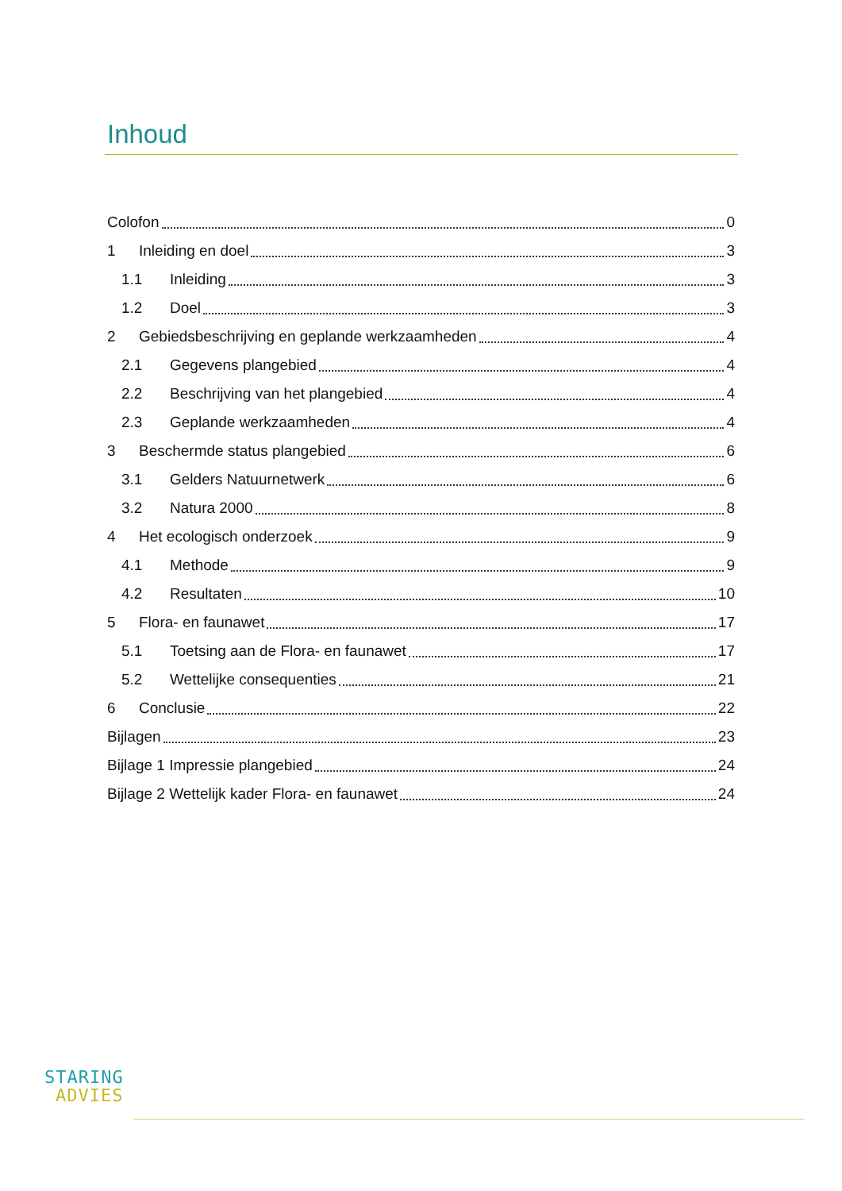Inhoud
Colofon 0
1 Inleiding en doel 3
1.1 Inleiding 3
1.2 Doel 3
2 Gebiedsbeschrijving en geplande werkzaamheden 4
2.1 Gegevens plangebied 4
2.2 Beschrijving van het plangebied 4
2.3 Geplande werkzaamheden 4
3 Beschermde status plangebied 6
3.1 Gelders Natuurnetwerk 6
3.2 Natura 2000 8
4 Het ecologisch onderzoek 9
4.1 Methode 9
4.2 Resultaten 10
5 Flora- en faunawet 17
5.1 Toetsing aan de Flora- en faunawet 17
5.2 Wettelijke consequenties 21
6 Conclusie 22
Bijlagen 23
Bijlage 1 Impressie plangebied 24
Bijlage 2 Wettelijk kader Flora- en faunawet 24
STARING
ADVIES